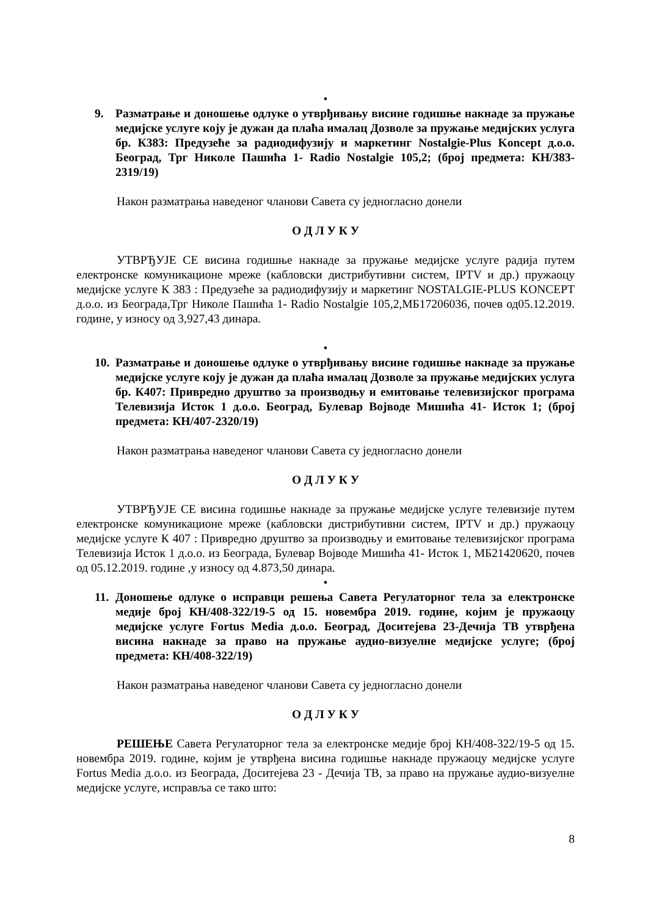•
9. Разматрање и доношење одлуке о утврђивању висине годишње накнаде за пружање медијске услуге коју је дужан да плаћа ималац Дозволе за пружање медијских услуга бр. К383: Предузеће за радиодифузију и маркетинг Nostalgie-Plus Koncept д.о.о. Београд, Трг Николе Пашића 1- Radio Nostalgie 105,2; (број предмета: КН/383-2319/19)
Након разматрања наведеног чланови Савета су једногласно донели
О Д Л У К У
УТВРЂУЈЕ СЕ висина годишње накнаде за пружање медијске услуге радија путем електронске комуникационе мреже (кабловски дистрибутивни систем, IPTV и др.) пружаоцу медијске услуге К 383 : Предузеће за радиодифузију и маркетинг NOSTALGIE-PLUS KONCEPT д.о.о. из Београда,Трг Николе Пашића 1- Radio Nostalgie 105,2,МБ17206036, почев од05.12.2019. године, у износу од 3,927,43 динара.
•
10. Разматрање и доношење одлуке о утврђивању висине годишње накнаде за пружање медијске услуге коју је дужан да плаћа ималац Дозволе за пружање медијских услуга бр. К407: Привредно друштво за производњу и емитовање телевизијског програма Телевизија Исток 1 д.о.о. Београд, Булевар Војводе Мишића 41- Исток 1; (број предмета: КН/407-2320/19)
Након разматрања наведеног чланови Савета су једногласно донели
О Д Л У К У
УТВРЂУЈЕ СЕ висина годишње накнаде за пружање медијске услуге телевизије путем електронске комуникационе мреже (кабловски дистрибутивни систем, IPTV и др.) пружаоцу медијске услуге К 407 : Привредно друштво за производњу и емитовање телевизијског програма Телевизија Исток 1 д.о.о. из Београда, Булевар Војводе Мишића 41- Исток 1, МБ21420620, почев од 05.12.2019. године ,у износу од 4.873,50 динара.
•
11. Доношење одлуке о исправци решења Савета Регулаторног тела за електронске медије број КН/408-322/19-5 од 15. новембра 2019. године, којим је пружаоцу медијске услуге Fortus Media д.о.о. Београд, Доситејева 23-Дечија ТВ утврђена висина накнаде за право на пружање аудио-визуелне медијске услуге; (број предмета: КН/408-322/19)
Након разматрања наведеног чланови Савета су једногласно донели
О Д Л У К У
РЕШЕЊЕ Савета Регулаторног тела за електронске медије број КН/408-322/19-5 од 15. новембра 2019. године, којим је утврђена висина годишње накнаде пружаоцу медијске услуге Fortus Media д.о.о. из Београда, Доситејева 23 - Дечија ТВ, за право на пружање аудио-визуелне медијске услуге, исправља се тако што:
8